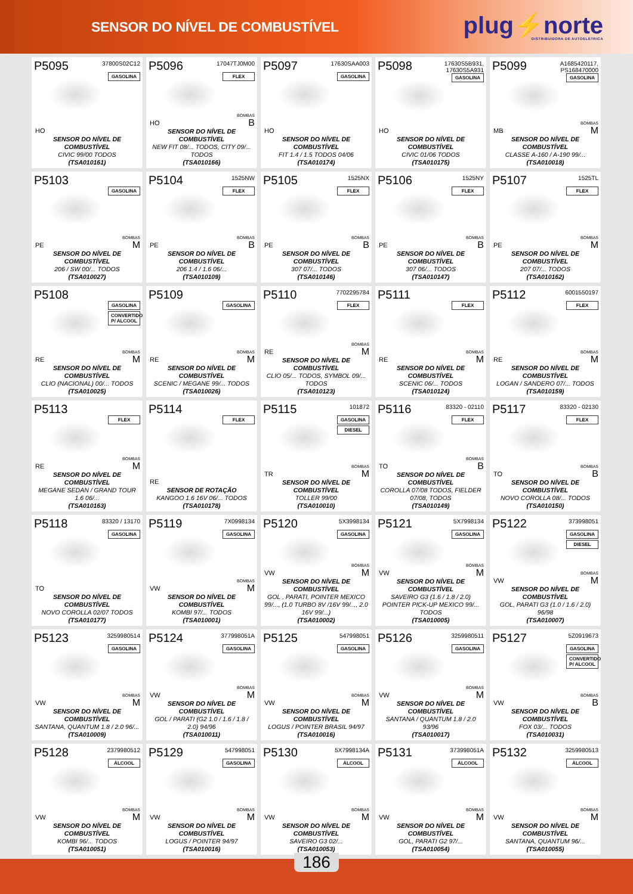SENSOR DO NÍVEL DE COMBUSTÍVEL
plug⚡norte
DISTRIBUIDORA DE AUTOELÉTRICA
P5095
37800S02C12
HO
GASOLINA
SENSOR DO NÍVEL DE COMBUSTÍVEL
CIVIC 99/00 TODOS
(TSA010161)
P5096
17047TJ0M00
HO
FLEX
BOMBAS
B
SENSOR DO NÍVEL DE COMBUSTÍVEL
NEW FIT 08/... TODOS, CITY 09/... TODOS
(TSA010166)
P5097
17630SAA003
HO
GASOLINA
SENSOR DO NÍVEL DE COMBUSTÍVEL
FIT 1.4 / 1.5 TODOS 04/06
(TSA010174)
P5098
17630S5B931,
17630S5A931
HO
GASOLINA
SENSOR DO NÍVEL DE COMBUSTÍVEL
CIVIC 01/06 TODOS
(TSA010175)
P5099
A1685420117,
PS168470000
MB
GASOLINA
BOMBAS
M
SENSOR DO NÍVEL DE COMBUSTÍVEL
CLASSE A-160 / A-190 99/...
(TSA010018)
P5103
PE
GASOLINA
BOMBAS
M
SENSOR DO NÍVEL DE COMBUSTÍVEL
206 / SW 00/... TODOS
(TSA010027)
P5104
1525NW
PE
FLEX
BOMBAS
B
SENSOR DO NÍVEL DE COMBUSTÍVEL
206 1.4 / 1.6 06/...
(TSA010109)
P5105
1525NX
PE
FLEX
BOMBAS
B
SENSOR DO NÍVEL DE COMBUSTÍVEL
307 07/... TODOS
(TSA010146)
P5106
1525NY
PE
FLEX
BOMBAS
B
SENSOR DO NÍVEL DE COMBUSTÍVEL
307 06/... TODOS
(TSA010147)
P5107
1525TL
PE
FLEX
BOMBAS
M
SENSOR DO NÍVEL DE COMBUSTÍVEL
207 07/... TODOS
(TSA010162)
P5108
RE
GASOLINA
CONVERTIDO P/ ALCOOL
BOMBAS
M
SENSOR DO NÍVEL DE COMBUSTÍVEL
CLIO (NACIONAL) 00/... TODOS
(TSA010025)
P5109
RE
GASOLINA
BOMBAS
M
SENSOR DO NÍVEL DE COMBUSTÍVEL
SCENIC / MEGANE 99/... TODOS
(TSA010026)
P5110
7702295784
RE
FLEX
BOMBAS
M
SENSOR DO NÍVEL DE COMBUSTÍVEL
CLIO 05/... TODOS, SYMBOL 09/... TODOS
(TSA010123)
P5111
RE
FLEX
BOMBAS
M
SENSOR DO NÍVEL DE COMBUSTÍVEL
SCENIC 06/... TODOS
(TSA010124)
P5112
6001550197
RE
FLEX
BOMBAS
M
SENSOR DO NÍVEL DE COMBUSTÍVEL
LOGAN / SANDERO 07/... TODOS
(TSA010159)
P5113
RE
FLEX
BOMBAS
M
SENSOR DO NÍVEL DE COMBUSTÍVEL
MEGANE SEDAN / GRAND TOUR 1.6 06/...
(TSA010163)
P5114
RE
FLEX
SENSOR DE ROTAÇÃO
KANGOO 1.6 16V 06/... TODOS
(TSA010178)
P5115
101872
TR
GASOLINA
DIESEL
BOMBAS
M
SENSOR DO NÍVEL DE COMBUSTÍVEL
TOLLER 99/00
(TSA010010)
P5116
83320 - 02110
TO
FLEX
BOMBAS
B
SENSOR DO NÍVEL DE COMBUSTÍVEL
COROLLA 07/08 TODOS, FIELDER 07/08, TODOS
(TSA010149)
P5117
83320 - 02130
TO
FLEX
BOMBAS
B
SENSOR DO NÍVEL DE COMBUSTÍVEL
NOVO COROLLA 08/... TODOS
(TSA010150)
P5118
83320 / 13170
TO
GASOLINA
SENSOR DO NÍVEL DE COMBUSTÍVEL
NOVO COROLLA 02/07 TODOS
(TSA010177)
P5119
7X0998134
VW
GASOLINA
BOMBAS
M
SENSOR DO NÍVEL DE COMBUSTÍVEL
KOMBI 97/... TODOS
(TSA010001)
P5120
5X3998134
VW
GASOLINA
BOMBAS
M
SENSOR DO NÍVEL DE COMBUSTÍVEL
GOL , PARATI, POINTER MEXICO 99/..., (1.0 TURBO 8V /16V 99/..., 2.0 16V 99/...)
(TSA010002)
P5121
5X7998134
VW
GASOLINA
BOMBAS
M
SENSOR DO NÍVEL DE COMBUSTÍVEL
SAVEIRO G3 (1.6 / 1.8 / 2.0) POINTER PICK-UP MEXICO 99/... TODOS
(TSA010005)
P5122
373998051
VW
GASOLINA
DIESEL
BOMBAS
M
SENSOR DO NÍVEL DE COMBUSTÍVEL
GOL, PARATI G3 (1.0 / 1.6 / 2.0) 96/98
(TSA010007)
P5123
3259980514
VW
GASOLINA
BOMBAS
M
SENSOR DO NÍVEL DE COMBUSTÍVEL
SANTANA, QUANTUM 1.8 / 2.0 96/...
(TSA010009)
P5124
377998051A
VW
GASOLINA
BOMBAS
M
SENSOR DO NÍVEL DE COMBUSTÍVEL
GOL / PARATI (G2 1.0 / 1.6 / 1.8 / 2.0) 94/96
(TSA010011)
P5125
547998051
VW
GASOLINA
BOMBAS
M
SENSOR DO NÍVEL DE COMBUSTÍVEL
LOGUS / POINTER BRASIL 94/97
(TSA010016)
P5126
3259980511
VW
GASOLINA
BOMBAS
M
SENSOR DO NÍVEL DE COMBUSTÍVEL
SANTANA / QUANTUM 1.8 / 2.0 93/96
(TSA010017)
P5127
5Z0919673
VW
GASOLINA
CONVERTIDO P/ ALCOOL
BOMBAS
B
SENSOR DO NÍVEL DE COMBUSTÍVEL
FOX 03/... TODOS
(TSA010031)
P5128
2379980512
VW
ÁLCOOL
BOMBAS
M
SENSOR DO NÍVEL DE COMBUSTÍVEL
KOMBI 96/... TODOS
(TSA010051)
P5129
547998051
VW
GASOLINA
BOMBAS
M
SENSOR DO NÍVEL DE COMBUSTÍVEL
LOGUS / POINTER 94/97
(TSA010016)
P5130
5X7998134A
VW
ÁLCOOL
BOMBAS
M
SENSOR DO NÍVEL DE COMBUSTÍVEL
SAVEIRO G3 02/...
(TSA010053)
P5131
373998051A
VW
ÁLCOOL
BOMBAS
M
SENSOR DO NÍVEL DE COMBUSTÍVEL
GOL, PARATI G2 97/...
(TSA010054)
P5132
3259980513
VW
ÁLCOOL
BOMBAS
M
SENSOR DO NÍVEL DE COMBUSTÍVEL
SANTANA, QUANTUM 96/...
(TSA010055)
186